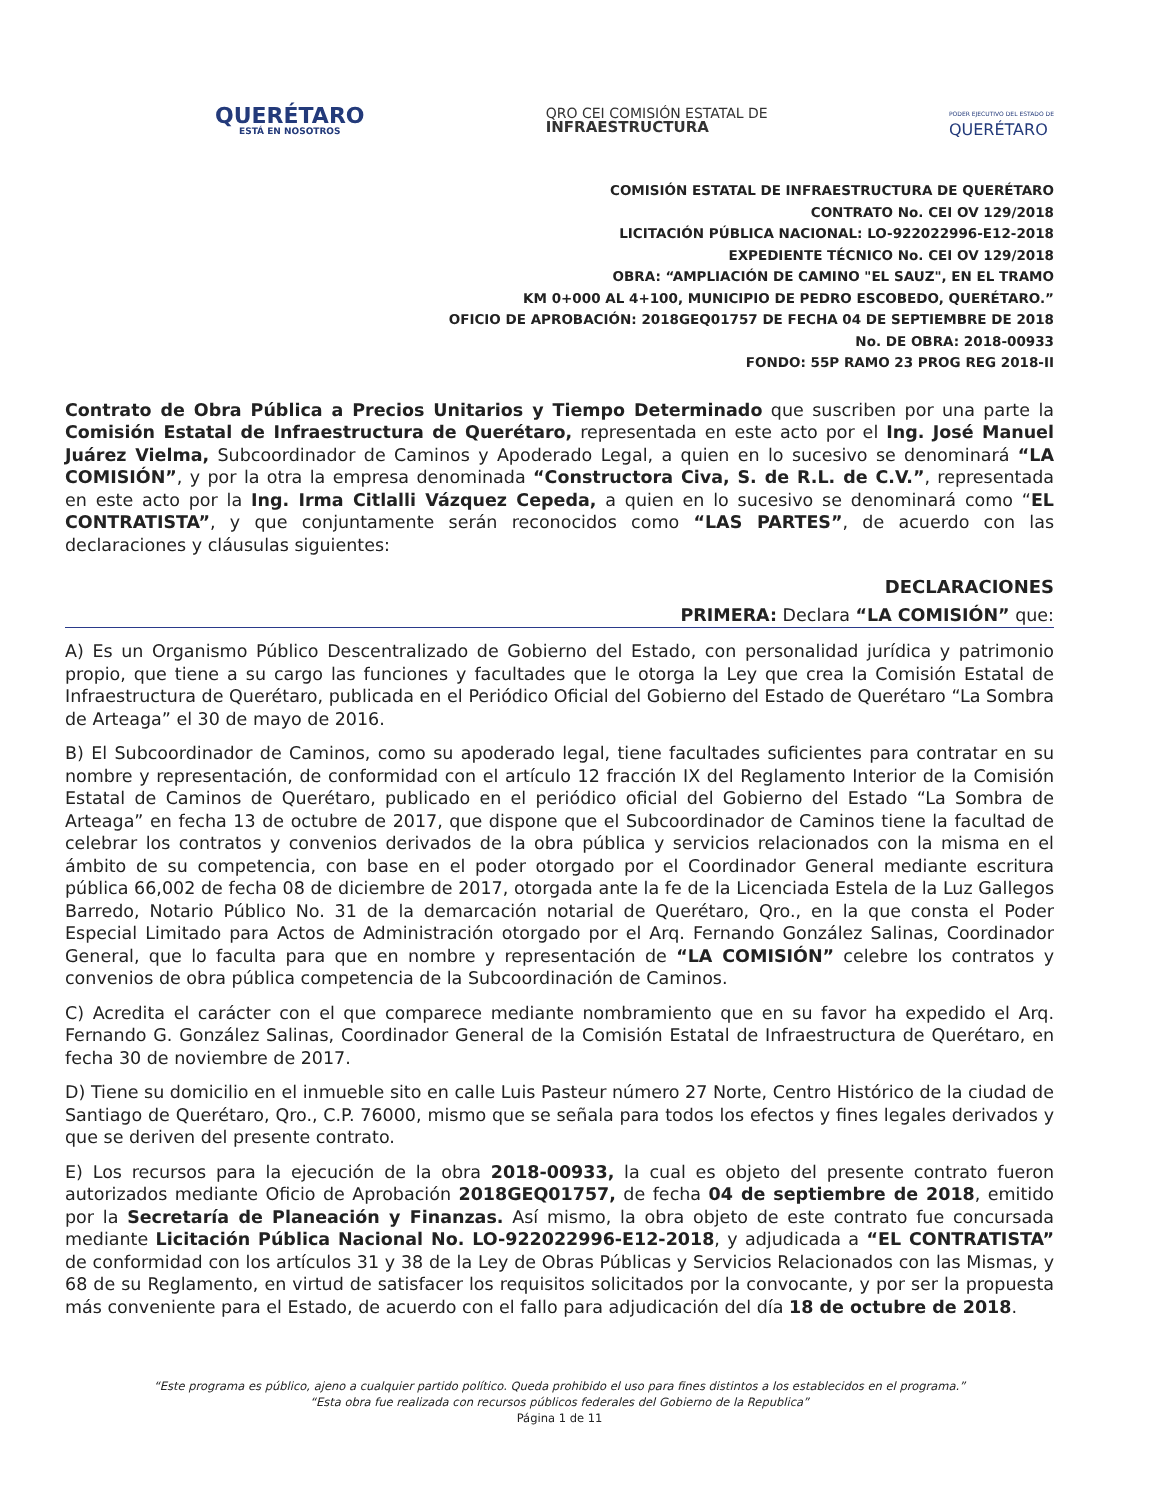QUERÉTARO
ESTÁ EN NOSOTROS
QRO CEI COMISIÓN ESTATAL DE
INFRAESTRUCTURA
PODER EJECUTIVO DEL ESTADO DE
QUERÉTARO
COMISIÓN ESTATAL DE INFRAESTRUCTURA DE QUERÉTARO
CONTRATO No. CEI OV 129/2018
LICITACIÓN PÚBLICA NACIONAL: LO-922022996-E12-2018
EXPEDIENTE TÉCNICO No. CEI OV 129/2018
OBRA: “AMPLIACIÓN DE CAMINO "EL SAUZ", EN EL TRAMO
KM 0+000 AL 4+100, MUNICIPIO DE PEDRO ESCOBEDO, QUERÉTARO.”
OFICIO DE APROBACIÓN: 2018GEQ01757 DE FECHA 04 DE SEPTIEMBRE DE 2018
No. DE OBRA: 2018-00933
FONDO: 55P RAMO 23 PROG REG 2018-II
Contrato de Obra Pública a Precios Unitarios y Tiempo Determinado que suscriben por una parte la Comisión Estatal de Infraestructura de Querétaro, representada en este acto por el Ing. José Manuel Juárez Vielma, Subcoordinador de Caminos y Apoderado Legal, a quien en lo sucesivo se denominará “LA COMISIÓN”, y por la otra la empresa denominada “Constructora Civa, S. de R.L. de C.V.”, representada en este acto por la Ing. Irma Citlalli Vázquez Cepeda, a quien en lo sucesivo se denominará como “EL CONTRATISTA”, y que conjuntamente serán reconocidos como “LAS PARTES”, de acuerdo con las declaraciones y cláusulas siguientes:
DECLARACIONES
PRIMERA: Declara “LA COMISIÓN” que:
A) Es un Organismo Público Descentralizado de Gobierno del Estado, con personalidad jurídica y patrimonio propio, que tiene a su cargo las funciones y facultades que le otorga la Ley que crea la Comisión Estatal de Infraestructura de Querétaro, publicada en el Periódico Oficial del Gobierno del Estado de Querétaro “La Sombra de Arteaga” el 30 de mayo de 2016.
B) El Subcoordinador de Caminos, como su apoderado legal, tiene facultades suficientes para contratar en su nombre y representación, de conformidad con el artículo 12 fracción IX del Reglamento Interior de la Comisión Estatal de Caminos de Querétaro, publicado en el periódico oficial del Gobierno del Estado “La Sombra de Arteaga” en fecha 13 de octubre de 2017, que dispone que el Subcoordinador de Caminos tiene la facultad de celebrar los contratos y convenios derivados de la obra pública y servicios relacionados con la misma en el ámbito de su competencia, con base en el poder otorgado por el Coordinador General mediante escritura pública 66,002 de fecha 08 de diciembre de 2017, otorgada ante la fe de la Licenciada Estela de la Luz Gallegos Barredo, Notario Público No. 31 de la demarcación notarial de Querétaro, Qro., en la que consta el Poder Especial Limitado para Actos de Administración otorgado por el Arq. Fernando González Salinas, Coordinador General, que lo faculta para que en nombre y representación de “LA COMISIÓN” celebre los contratos y convenios de obra pública competencia de la Subcoordinación de Caminos.
C) Acredita el carácter con el que comparece mediante nombramiento que en su favor ha expedido el Arq. Fernando G. González Salinas, Coordinador General de la Comisión Estatal de Infraestructura de Querétaro, en fecha 30 de noviembre de 2017.
D) Tiene su domicilio en el inmueble sito en calle Luis Pasteur número 27 Norte, Centro Histórico de la ciudad de Santiago de Querétaro, Qro., C.P. 76000, mismo que se señala para todos los efectos y fines legales derivados y que se deriven del presente contrato.
E) Los recursos para la ejecución de la obra 2018-00933, la cual es objeto del presente contrato fueron autorizados mediante Oficio de Aprobación 2018GEQ01757, de fecha 04 de septiembre de 2018, emitido por la Secretaría de Planeación y Finanzas. Así mismo, la obra objeto de este contrato fue concursada mediante Licitación Pública Nacional No. LO-922022996-E12-2018, y adjudicada a “EL CONTRATISTA” de conformidad con los artículos 31 y 38 de la Ley de Obras Públicas y Servicios Relacionados con las Mismas, y 68 de su Reglamento, en virtud de satisfacer los requisitos solicitados por la convocante, y por ser la propuesta más conveniente para el Estado, de acuerdo con el fallo para adjudicación del día 18 de octubre de 2018.
“Este programa es público, ajeno a cualquier partido político. Queda prohibido el uso para fines distintos a los establecidos en el programa.”
“Esta obra fue realizada con recursos públicos federales del Gobierno de la Republica”
Página 1 de 11